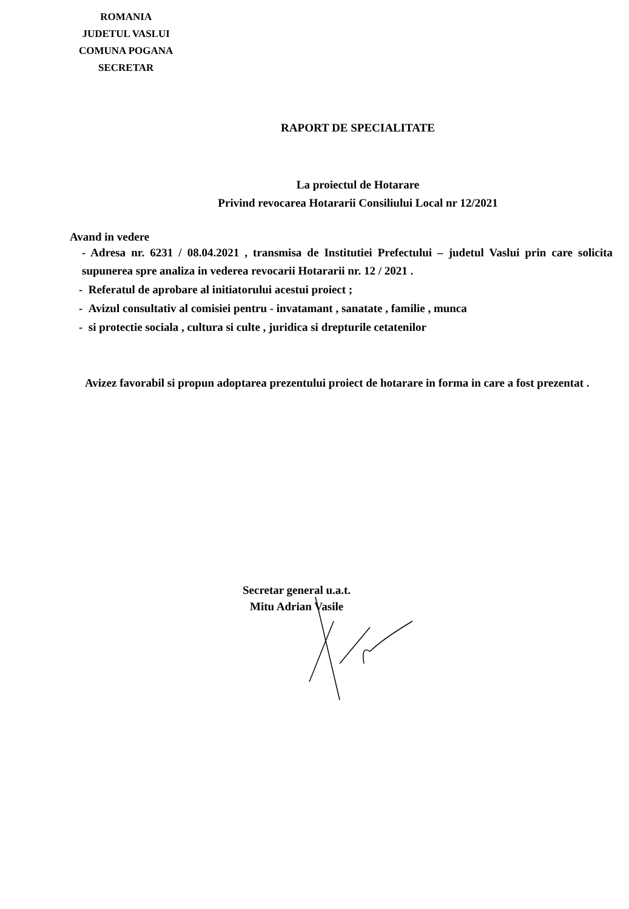ROMANIA
JUDETUL VASLUI
COMUNA POGANA
SECRETAR
RAPORT DE SPECIALITATE
La proiectul de Hotarare
Privind revocarea Hotararii Consiliului Local nr 12/2021
Avand in vedere
- Adresa nr. 6231 / 08.04.2021 , transmisa de Institutiei Prefectului – judetul Vaslui prin care solicita supunerea spre analiza in vederea revocarii Hotararii nr. 12 / 2021 .
- Referatul de aprobare al initiatorului acestui proiect ;
- Avizul consultativ al comisiei pentru - invatamant , sanatate , familie , munca
- si protectie sociala , cultura si culte , juridica si drepturile cetatenilor
Avizez favorabil si propun adoptarea prezentului proiect de hotarare in forma in care a fost prezentat .
Secretar general u.a.t.
Mitu Adrian Vasile